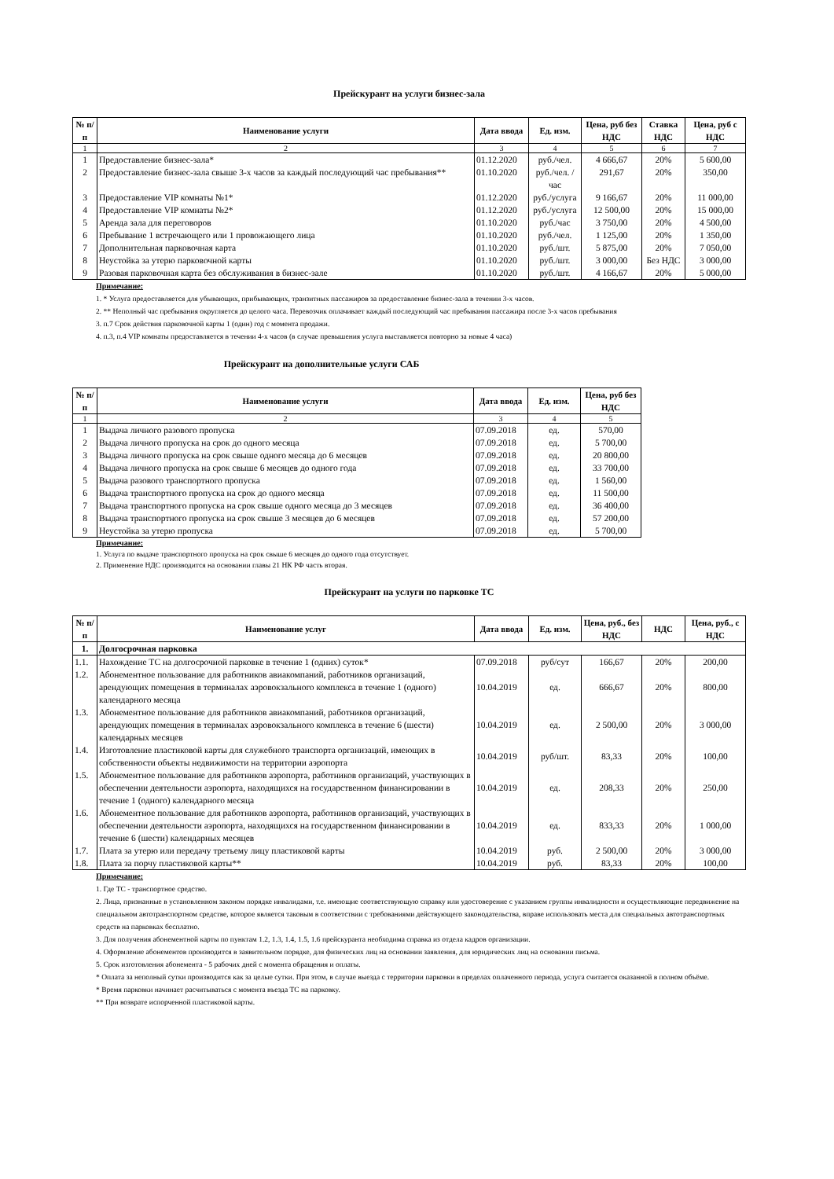Прейскурант на услуги бизнес-зала
| № п/п | Наименование услуги | Дата ввода | Ед. изм. | Цена, руб без НДС | Ставка НДС | Цена, руб с НДС |
| --- | --- | --- | --- | --- | --- | --- |
| 1 | 2 | 3 | 4 | 5 | 6 | 7 |
| 1 | Предоставление бизнес-зала* | 01.12.2020 | руб./чел. | 4 666,67 | 20% | 5 600,00 |
| 2 | Предоставление бизнес-зала свыше 3-х часов за каждый последующий час пребывания** | 01.10.2020 | руб./чел. /час | 291,67 | 20% | 350,00 |
| 3 | Предоставление VIP комнаты №1* | 01.12.2020 | руб./услуга | 9 166,67 | 20% | 11 000,00 |
| 4 | Предоставление VIP комнаты №2* | 01.12.2020 | руб./услуга | 12 500,00 | 20% | 15 000,00 |
| 5 | Аренда зала для переговоров | 01.10.2020 | руб./час | 3 750,00 | 20% | 4 500,00 |
| 6 | Пребывание 1 встречающего или 1 провожающего лица | 01.10.2020 | руб./чел. | 1 125,00 | 20% | 1 350,00 |
| 7 | Дополнительная парковочная карта | 01.10.2020 | руб./шт. | 5 875,00 | 20% | 7 050,00 |
| 8 | Неустойка за утерю парковочной карты | 01.10.2020 | руб./шт. | 3 000,00 | Без НДС | 3 000,00 |
| 9 | Разовая парковочная карта без обслуживания в бизнес-зале | 01.10.2020 | руб./шт. | 4 166,67 | 20% | 5 000,00 |
Примечание:
1. * Услуга предоставляется для убывающих, прибывающих, транзитных пассажиров за предоставление бизнес-зала в течении 3-х часов.
2. ** Неполный час пребывания округляется до целого часа. Перевозчик оплачивает каждый последующий час пребывания пассажира после 3-х часов пребывания
3. п.7 Срок действия парковочной карты 1 (один) год с момента продажи.
4. п.3, п.4 VIP комнаты предоставляется в течении 4-х часов (в случае превышения услуга выставляется повторно за новые 4 часа)
Прейскурант на дополнительные услуги САБ
| № п/п | Наименование услуги | Дата ввода | Ед. изм. | Цена, руб без НДС |
| --- | --- | --- | --- | --- |
| 1 | 2 | 3 | 4 | 5 |
| 1 | Выдача личного разового пропуска | 07.09.2018 | ед. | 570,00 |
| 2 | Выдача личного пропуска на срок до одного месяца | 07.09.2018 | ед. | 5 700,00 |
| 3 | Выдача личного пропуска на срок свыше одного месяца до 6 месяцев | 07.09.2018 | ед. | 20 800,00 |
| 4 | Выдача личного пропуска на срок свыше 6 месяцев до одного года | 07.09.2018 | ед. | 33 700,00 |
| 5 | Выдача разового транспортного пропуска | 07.09.2018 | ед. | 1 560,00 |
| 6 | Выдача транспортного пропуска на срок до одного месяца | 07.09.2018 | ед. | 11 500,00 |
| 7 | Выдача транспортного пропуска на срок свыше одного месяца до 3 месяцев | 07.09.2018 | ед. | 36 400,00 |
| 8 | Выдача транспортного пропуска на срок свыше 3 месяцев до 6 месяцев | 07.09.2018 | ед. | 57 200,00 |
| 9 | Неустойка за утерю пропуска | 07.09.2018 | ед. | 5 700,00 |
Примечание:
1. Услуга по выдаче транспортного пропуска на срок свыше 6 месяцев до одного года отсутствует.
2. Применение НДС производится на основании главы 21 НК РФ часть вторая.
Прейскурант на услуги по парковке ТС
| № п/п | Наименование услуг | Дата ввода | Ед. изм. | Цена, руб., без НДС | НДС | Цена, руб., с НДС |
| --- | --- | --- | --- | --- | --- | --- |
| 1. | Долгосрочная парковка | | | | | |
| 1.1. | Нахождение ТС на долгосрочной парковке в течение 1 (одних) суток* | 07.09.2018 | руб/сут | 166,67 | 20% | 200,00 |
| 1.2. | Абонементное пользование для работников авиакомпаний, работников организаций, арендующих помещения в терминалах аэровокзального комплекса в течение 1 (одного) календарного месяца | 10.04.2019 | ед. | 666,67 | 20% | 800,00 |
| 1.3. | Абонементное пользование для работников авиакомпаний, работников организаций, арендующих помещения в терминалах аэровокзального комплекса в течение 6 (шести) календарных месяцев | 10.04.2019 | ед. | 2 500,00 | 20% | 3 000,00 |
| 1.4. | Изготовление пластиковой карты для служебного транспорта организаций, имеющих в собственности объекты недвижимости на территории аэропорта | 10.04.2019 | руб/шт. | 83,33 | 20% | 100,00 |
| 1.5. | Абонементное пользование для работников аэропорта, работников организаций, участвующих в обеспечении деятельности аэропорта, находящихся на государственном финансировании в течение 1 (одного) календарного месяца | 10.04.2019 | ед. | 208,33 | 20% | 250,00 |
| 1.6. | Абонементное пользование для работников аэропорта, работников организаций, участвующих в обеспечении деятельности аэропорта, находящихся на государственном финансировании в течение 6 (шести) календарных месяцев | 10.04.2019 | ед. | 833,33 | 20% | 1 000,00 |
| 1.7. | Плата за утерю или передачу третьему лицу пластиковой карты | 10.04.2019 | руб. | 2 500,00 | 20% | 3 000,00 |
| 1.8. | Плата за порчу пластиковой карты** | 10.04.2019 | руб. | 83,33 | 20% | 100,00 |
Примечание:
1. Где ТС - транспортное средство.
2. Лица, признанные в установленном законом порядке инвалидами, т.е. имеющие соответствующую справку или удостоверение с указанием группы инвалидности и осуществляющие передвижение на специальном автотранспортном средстве, которое является таковым в соответствии с требованиями действующего законодательства, вправе использовать места для специальных автотранспортных средств на парковках бесплатно.
3. Для получения абонементной карты по пунктам 1.2, 1.3, 1.4, 1.5, 1.6 прейскуранта необходима справка из отдела кадров организации.
4. Оформление абонементов производится в заявительном порядке, для физических лиц на основании заявления, для юридических лиц на основании письма.
5. Срок изготовления абонемента - 5 рабочих дней с момента обращения и оплаты.
* Оплата за неполный сутки производится как за целые сутки. При этом, в случае выезда с территории парковки в пределах оплаченного периода, услуга считается оказанной в полном объёме.
* Время парковки начинает расчитываться с момента въезда ТС на парковку.
** При возврате испорченной пластиковой карты.